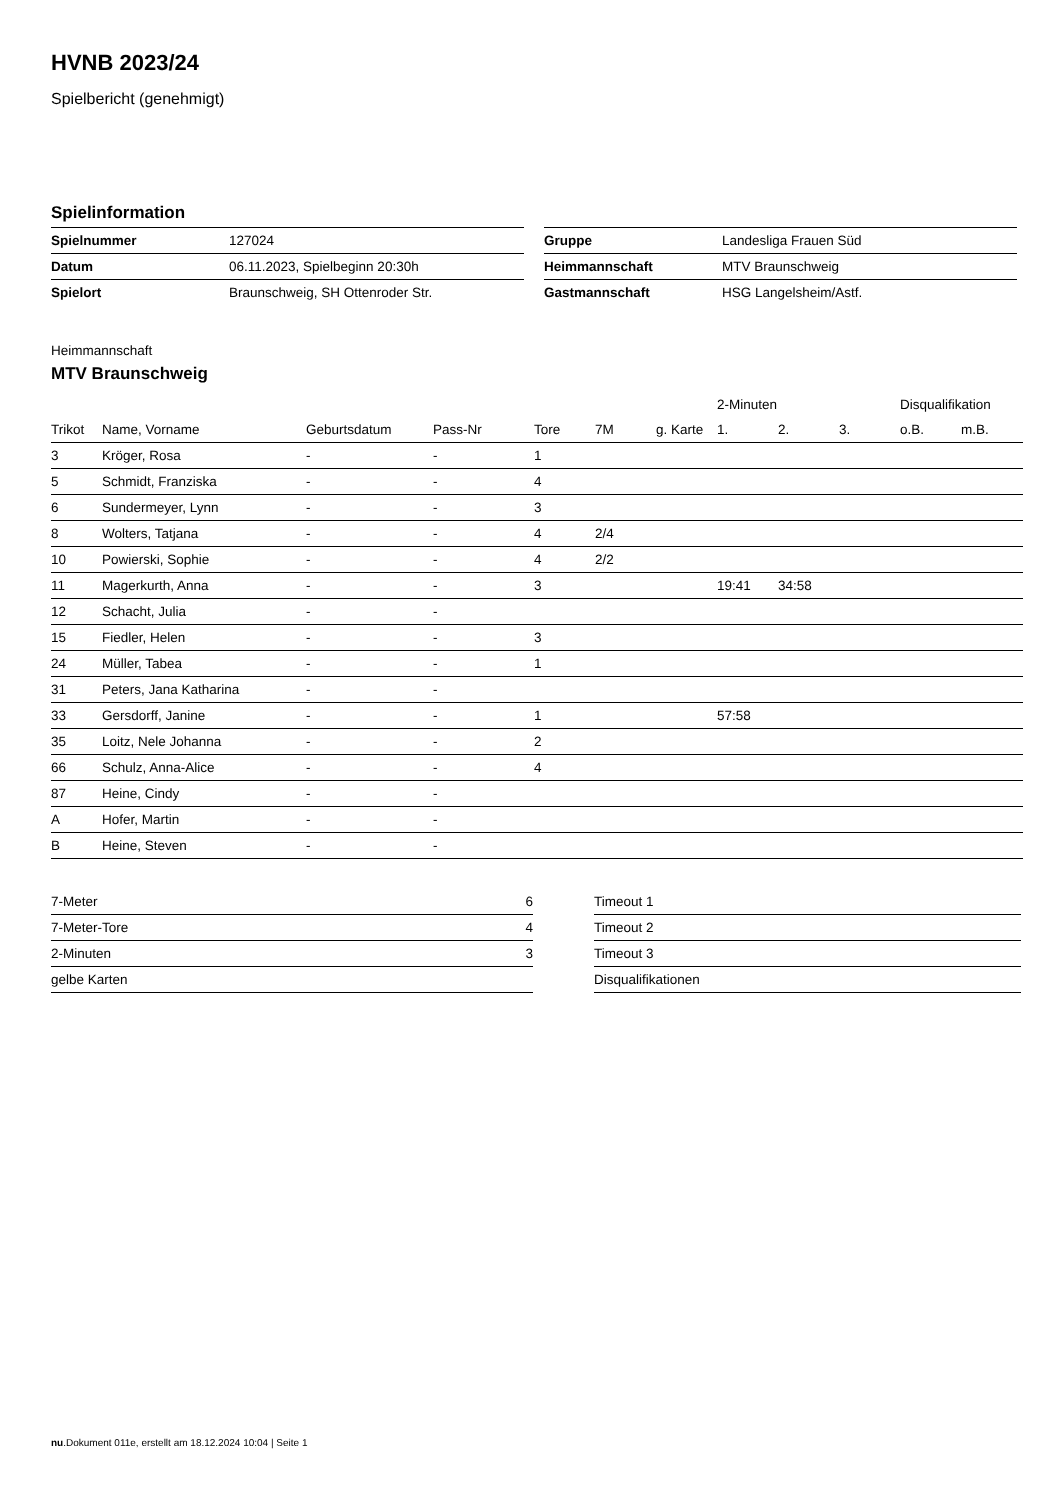HVNB 2023/24
Spielbericht (genehmigt)
Spielinformation
| Spielnummer | 127024 |
| Datum | 06.11.2023, Spielbeginn 20:30h |
| Spielort | Braunschweig, SH Ottenroder Str. |
| Gruppe | Landesliga Frauen Süd |
| Heimmannschaft | MTV Braunschweig |
| Gastmannschaft | HSG Langelsheim/Astf. |
Heimmannschaft
MTV Braunschweig
| | | | | | | | 2-Minuten | | | Disqualifikation | |
| --- | --- | --- | --- | --- | --- | --- | --- | --- | --- | --- | --- |
| Trikot | Name, Vorname | Geburtsdatum | Pass-Nr | Tore | 7M | g. Karte | 1. | 2. | 3. | o.B. | m.B. |
| 3 | Kröger, Rosa | - | - | 1 | | | | | | | |
| 5 | Schmidt, Franziska | - | - | 4 | | | | | | | |
| 6 | Sundermeyer, Lynn | - | - | 3 | | | | | | | |
| 8 | Wolters, Tatjana | - | - | 4 | 2/4 | | | | | | |
| 10 | Powierski, Sophie | - | - | 4 | 2/2 | | | | | | |
| 11 | Magerkurth, Anna | - | - | 3 | | | 19:41 | 34:58 | | | |
| 12 | Schacht, Julia | - | - | | | | | | | | |
| 15 | Fiedler, Helen | - | - | 3 | | | | | | | |
| 24 | Müller, Tabea | - | - | 1 | | | | | | | |
| 31 | Peters, Jana Katharina | - | - | | | | | | | | |
| 33 | Gersdorff, Janine | - | - | 1 | | | 57:58 | | | | |
| 35 | Loitz, Nele Johanna | - | - | 2 | | | | | | | |
| 66 | Schulz, Anna-Alice | - | - | 4 | | | | | | | |
| 87 | Heine, Cindy | - | - | | | | | | | | |
| A | Hofer, Martin | - | - | | | | | | | | |
| B | Heine, Steven | - | - | | | | | | | | |
| 7-Meter | 6 |
| 7-Meter-Tore | 4 |
| 2-Minuten | 3 |
| gelbe Karten | |
| Timeout 1 |
| Timeout 2 |
| Timeout 3 |
| Disqualifikationen |
nu.Dokument 011e, erstellt am 18.12.2024 10:04 | Seite 1